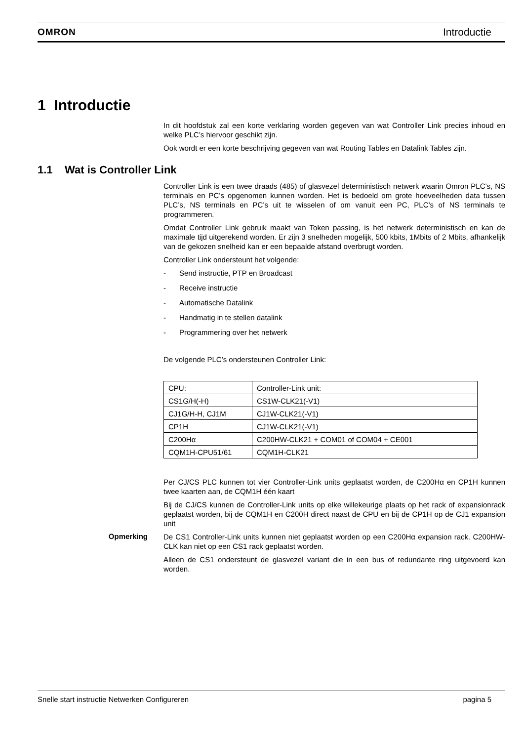OMRON Introductie
1 Introductie
In dit hoofdstuk zal een korte verklaring worden gegeven van wat Controller Link precies inhoud en welke PLC’s hiervoor geschikt zijn.
Ook wordt er een korte beschrijving gegeven van wat Routing Tables en Datalink Tables zijn.
1.1 Wat is Controller Link
Controller Link is een twee draads (485) of glasvezel deterministisch netwerk waarin Omron PLC’s, NS terminals en PC’s opgenomen kunnen worden. Het is bedoeld om grote hoeveelheden data tussen PLC’s, NS terminals en PC’s uit te wisselen of om vanuit een PC, PLC’s of NS terminals te programmeren.
Omdat Controller Link gebruik maakt van Token passing, is het netwerk deterministisch en kan de maximale tijd uitgerekend worden. Er zijn 3 snelheden mogelijk, 500 kbits, 1Mbits of 2 Mbits, afhankelijk van de gekozen snelheid kan er een bepaalde afstand overbrugt worden.
Controller Link ondersteunt het volgende:
- Send instructie, PTP en Broadcast
- Receive instructie
- Automatische Datalink
- Handmatig in te stellen datalink
- Programmering over het netwerk
De volgende PLC’s ondersteunen Controller Link:
| CPU: | Controller-Link unit: |
| CS1G/H(-H) | CS1W-CLK21(-V1) |
| CJ1G/H-H, CJ1M | CJ1W-CLK21(-V1) |
| CP1H | CJ1W-CLK21(-V1) |
| C200Hα | C200HW-CLK21 + COM01 of COM04 + CE001 |
| CQM1H-CPU51/61 | CQM1H-CLK21 |
Per CJ/CS PLC kunnen tot vier Controller-Link units geplaatst worden, de C200Hα en CP1H kunnen twee kaarten aan, de CQM1H één kaart
Bij de CJ/CS kunnen de Controller-Link units op elke willekeurige plaats op het rack of expansionrack geplaatst worden, bij de CQM1H en C200H direct naast de CPU en bij de CP1H op de CJ1 expansion unit
Opmerking
De CS1 Controller-Link units kunnen niet geplaatst worden op een C200Hα expansion rack. C200HW-CLK kan niet op een CS1 rack geplaatst worden.
Alleen de CS1 ondersteunt de glasvezel variant die in een bus of redundante ring uitgevoerd kan worden.
Snelle start instructie Netwerken Configureren pagina 5